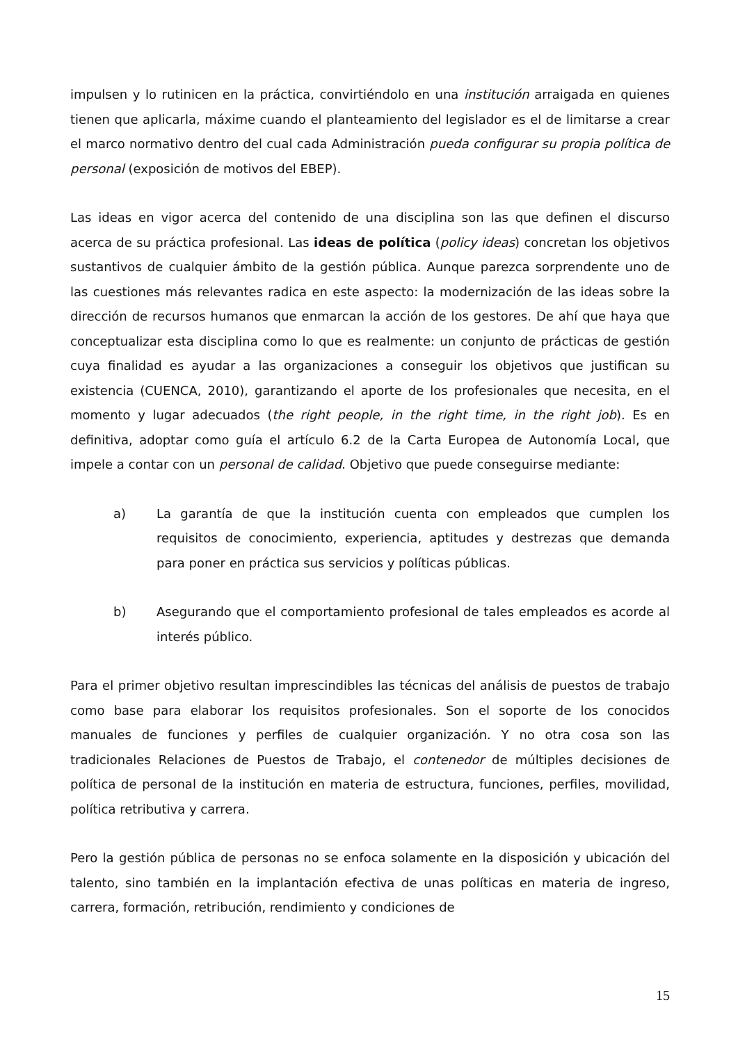impulsen y lo rutinicen en la práctica, convirtiéndolo en una institución arraigada en quienes tienen que aplicarla, máxime cuando el planteamiento del legislador es el de limitarse a crear el marco normativo dentro del cual cada Administración pueda configurar su propia política de personal (exposición de motivos del EBEP).
Las ideas en vigor acerca del contenido de una disciplina son las que definen el discurso acerca de su práctica profesional. Las ideas de política (policy ideas) concretan los objetivos sustantivos de cualquier ámbito de la gestión pública. Aunque parezca sorprendente uno de las cuestiones más relevantes radica en este aspecto: la modernización de las ideas sobre la dirección de recursos humanos que enmarcan la acción de los gestores. De ahí que haya que conceptualizar esta disciplina como lo que es realmente: un conjunto de prácticas de gestión cuya finalidad es ayudar a las organizaciones a conseguir los objetivos que justifican su existencia (CUENCA, 2010), garantizando el aporte de los profesionales que necesita, en el momento y lugar adecuados (the right people, in the right time, in the right job). Es en definitiva, adoptar como guía el artículo 6.2 de la Carta Europea de Autonomía Local, que impele a contar con un personal de calidad. Objetivo que puede conseguirse mediante:
a) La garantía de que la institución cuenta con empleados que cumplen los requisitos de conocimiento, experiencia, aptitudes y destrezas que demanda para poner en práctica sus servicios y políticas públicas.
b) Asegurando que el comportamiento profesional de tales empleados es acorde al interés público.
Para el primer objetivo resultan imprescindibles las técnicas del análisis de puestos de trabajo como base para elaborar los requisitos profesionales. Son el soporte de los conocidos manuales de funciones y perfiles de cualquier organización. Y no otra cosa son las tradicionales Relaciones de Puestos de Trabajo, el contenedor de múltiples decisiones de política de personal de la institución en materia de estructura, funciones, perfiles, movilidad, política retributiva y carrera.
Pero la gestión pública de personas no se enfoca solamente en la disposición y ubicación del talento, sino también en la implantación efectiva de unas políticas en materia de ingreso, carrera, formación, retribución, rendimiento y condiciones de
15